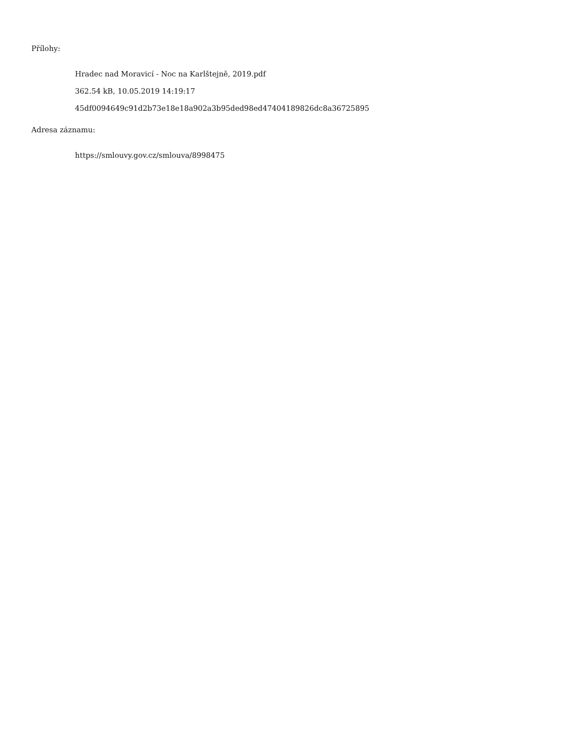Přílohy:
Hradec nad Moravicí - Noc na Karlštejně, 2019.pdf
362.54 kB, 10.05.2019 14:19:17
45df0094649c91d2b73e18e18a902a3b95ded98ed47404189826dc8a36725895
Adresa záznamu:
https://smlouvy.gov.cz/smlouva/8998475